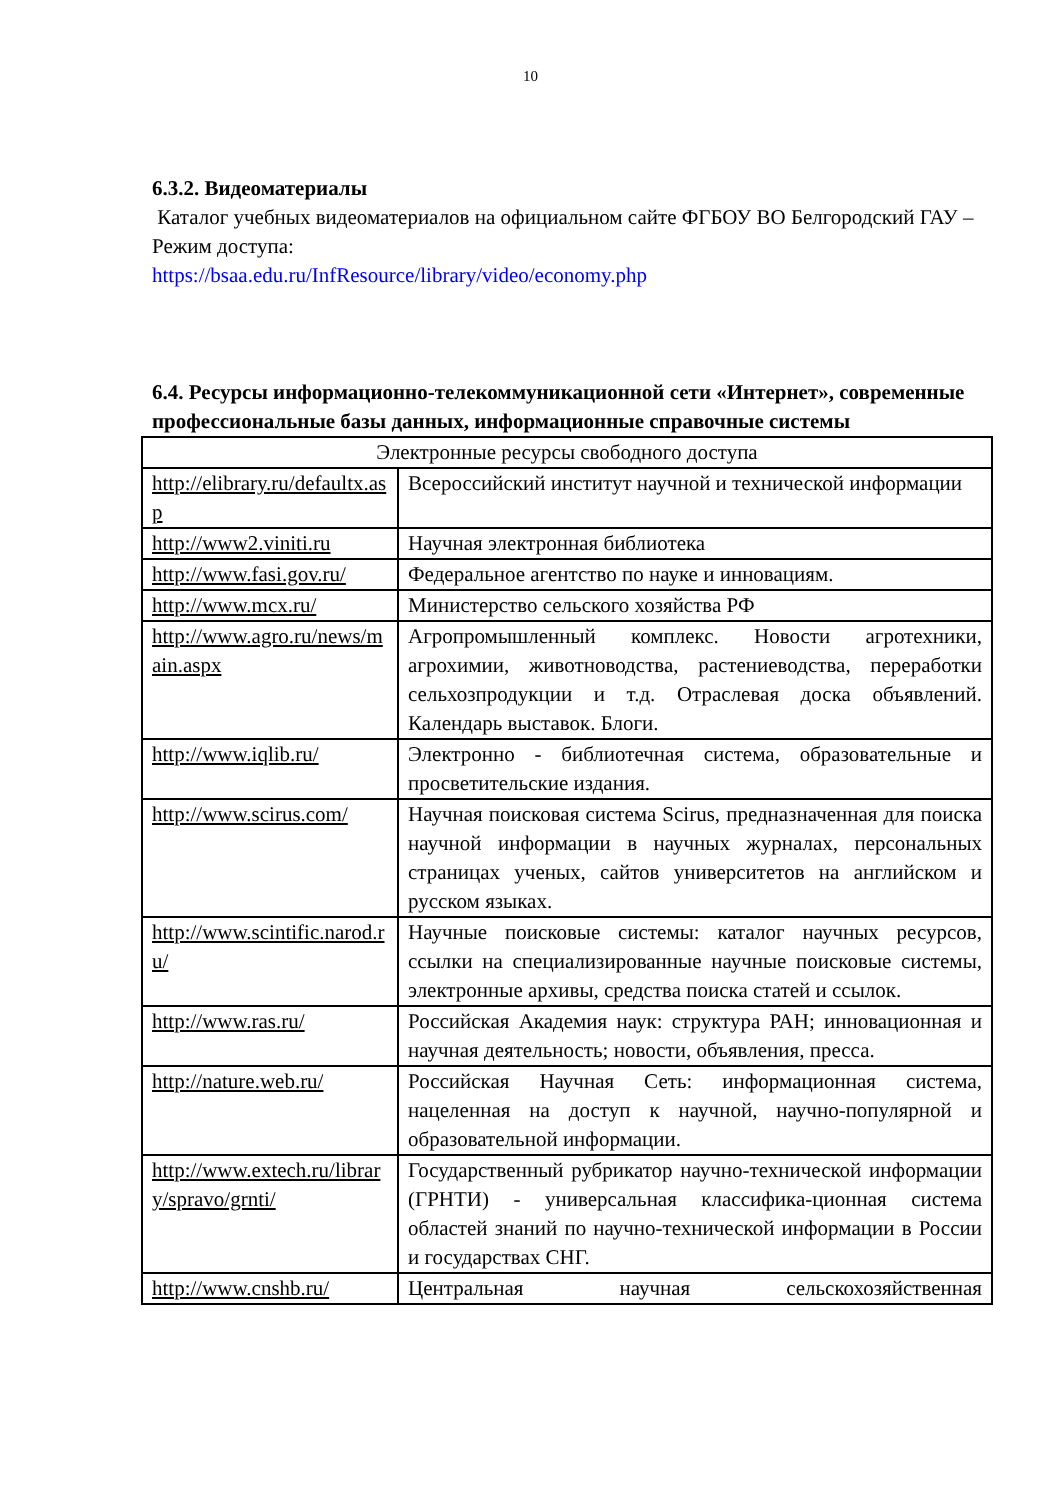10
6.3.2. Видеоматериалы
Каталог учебных видеоматериалов на официальном сайте ФГБОУ ВО Белгородский ГАУ – Режим доступа:
https://bsaa.edu.ru/InfResource/library/video/economy.php
6.4. Ресурсы информационно-телекоммуникационной сети «Интернет», современные профессиональные базы данных, информационные справочные системы
| Электронные ресурсы свободного доступа | |
| http://elibrary.ru/defaultx.asp | Всероссийский институт научной и технической информации |
| http://www2.viniti.ru | Научная электронная библиотека |
| http://www.fasi.gov.ru/ | Федеральное агентство по науке и инновациям. |
| http://www.mcx.ru/ | Министерство сельского хозяйства РФ |
| http://www.agro.ru/news/main.aspx | Агропромышленный комплекс. Новости агротехники, агрохимии, животноводства, растениеводства, переработки сельхозпродукции и т.д. Отраслевая доска объявлений. Календарь выставок. Блоги. |
| http://www.iqlib.ru/ | Электронно - библиотечная система, образовательные и просветительские издания. |
| http://www.scirus.com/ | Научная поисковая система Scirus, предназначенная для поиска научной информации в научных журналах, персональных страницах ученых, сайтов университетов на английском и русском языках. |
| http://www.scintific.narod.ru/ | Научные поисковые системы: каталог научных ресурсов, ссылки на специализированные научные поисковые системы, электронные архивы, средства поиска статей и ссылок. |
| http://www.ras.ru/ | Российская Академия наук: структура РАН; инновационная и научная деятельность; новости, объявления, пресса. |
| http://nature.web.ru/ | Российская Научная Сеть: информационная система, нацеленная на доступ к научной, научно-популярной и образовательной информации. |
| http://www.extech.ru/library/spravo/grnti/ | Государственный рубрикатор научно-технической информации (ГРНТИ) - универсальная классифика-ционная система областей знаний по научно-технической информации в России и государствах СНГ. |
| http://www.cnshb.ru/ | Центральная научная сельскохозяйственная |